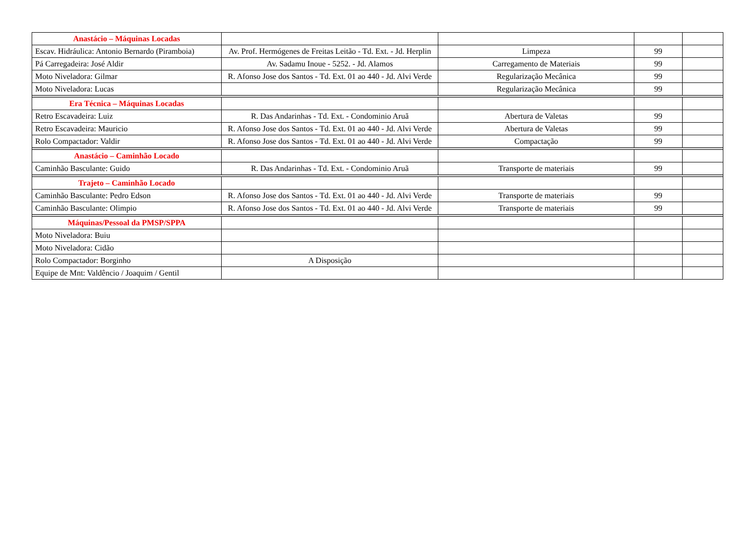| Anastácio – Máquinas Locadas | | | | |
| Escav. Hidráulica: Antonio Bernardo (Piramboia) | Av. Prof. Hermógenes de Freitas Leitão - Td. Ext. - Jd. Herplin | Limpeza | 99 | |
| Pá Carregadeira: José Aldir | Av. Sadamu Inoue - 5252. - Jd. Alamos | Carregamento de Materiais | 99 | |
| Moto Niveladora: Gilmar | R. Afonso Jose dos Santos - Td. Ext. 01 ao 440 - Jd. Alvi Verde | Regularização Mecânica | 99 | |
| Moto Niveladora: Lucas | | Regularização Mecânica | 99 | |
| Era Técnica – Máquinas Locadas | | | | |
| Retro Escavadeira: Luiz | R. Das Andarinhas - Td. Ext. - Condominio Aruã | Abertura de Valetas | 99 | |
| Retro Escavadeira: Mauricio | R. Afonso Jose dos Santos - Td. Ext. 01 ao 440 - Jd. Alvi Verde | Abertura de Valetas | 99 | |
| Rolo Compactador: Valdir | R. Afonso Jose dos Santos - Td. Ext. 01 ao 440 - Jd. Alvi Verde | Compactação | 99 | |
| Anastácio – Caminhão Locado | | | | |
| Caminhão Basculante: Guido | R. Das Andarinhas - Td. Ext. - Condominio Aruã | Transporte de materiais | 99 | |
| Trajeto – Caminhão Locado | | | | |
| Caminhão Basculante: Pedro Edson | R. Afonso Jose dos Santos - Td. Ext. 01 ao 440 - Jd. Alvi Verde | Transporte de materiais | 99 | |
| Caminhão Basculante: Olimpio | R. Afonso Jose dos Santos - Td. Ext. 01 ao 440 - Jd. Alvi Verde | Transporte de materiais | 99 | |
| Máquinas/Pessoal da PMSP/SPPA | | | | |
| Moto Niveladora: Buiu | | | | |
| Moto Niveladora: Cidão | | | | |
| Rolo Compactador: Borginho | A Disposição | | | |
| Equipe de Mnt: Valdêncio / Joaquim / Gentil | | | | |